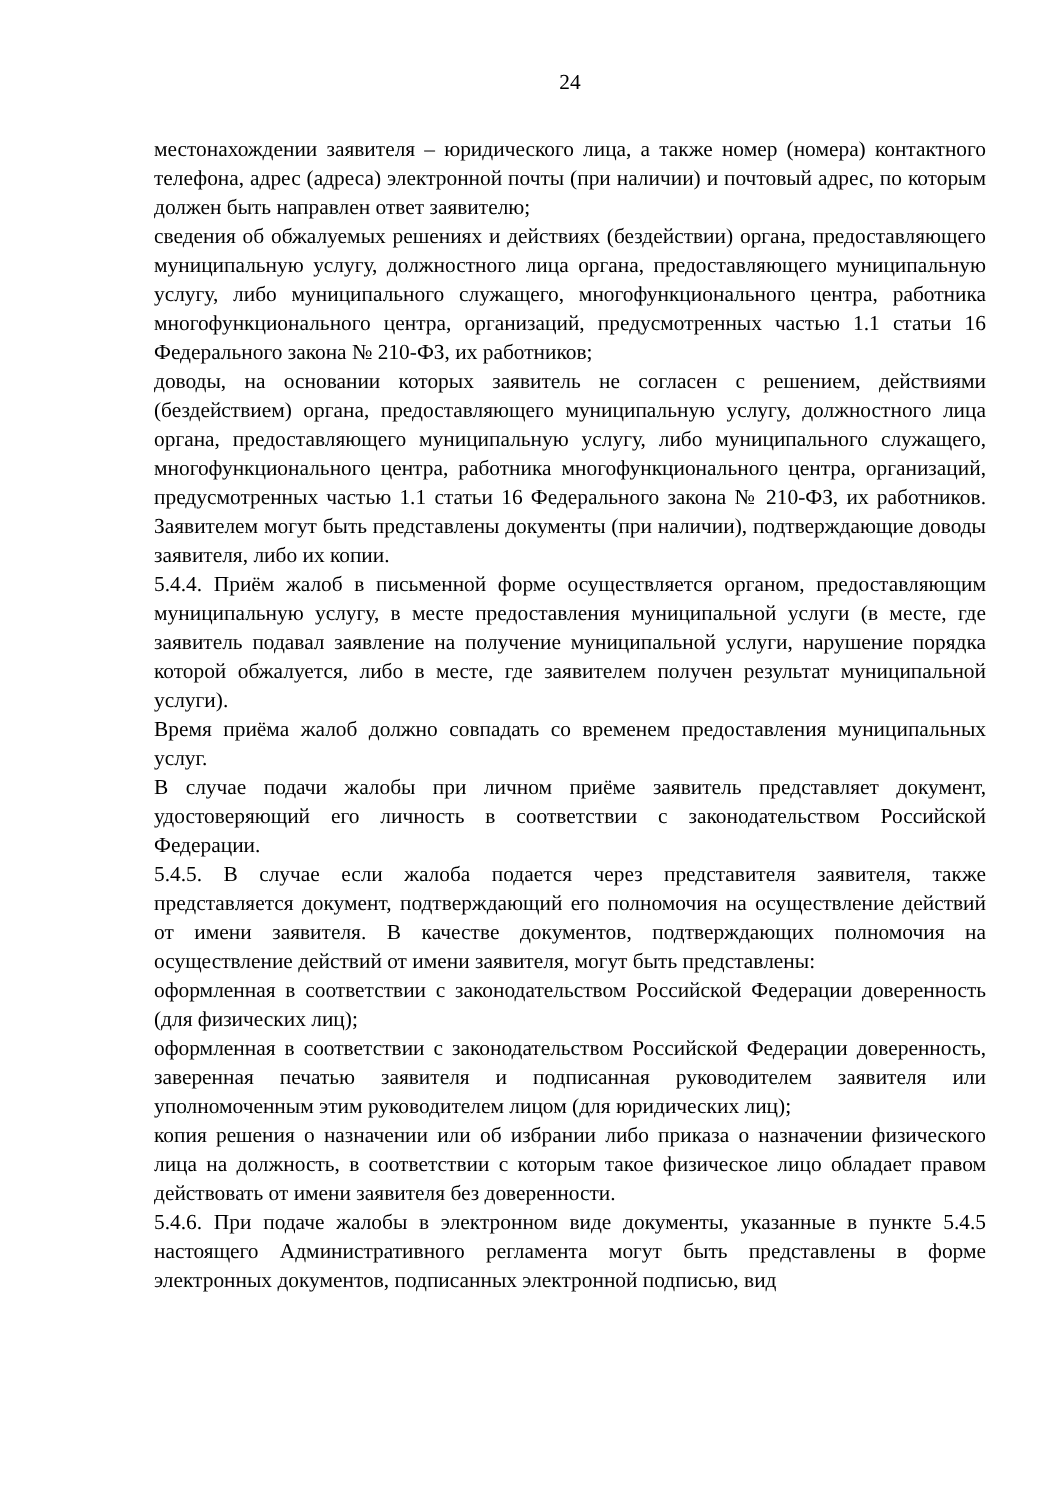24
местонахождении заявителя – юридического лица, а также номер (номера) контактного телефона, адрес (адреса) электронной почты (при наличии) и почтовый адрес, по которым должен быть направлен ответ заявителю;
сведения об обжалуемых решениях и действиях (бездействии) органа, предоставляющего муниципальную услугу, должностного лица органа, предоставляющего муниципальную услугу, либо муниципального служащего, многофункционального центра, работника многофункционального центра, организаций, предусмотренных частью 1.1 статьи 16 Федерального закона № 210-ФЗ, их работников;
доводы, на основании которых заявитель не согласен с решением, действиями (бездействием) органа, предоставляющего муниципальную услугу, должностного лица органа, предоставляющего муниципальную услугу, либо муниципального служащего, многофункционального центра, работника многофункционального центра, организаций, предусмотренных частью 1.1 статьи 16 Федерального закона № 210-ФЗ, их работников. Заявителем могут быть представлены документы (при наличии), подтверждающие доводы заявителя, либо их копии.
5.4.4. Приём жалоб в письменной форме осуществляется органом, предоставляющим муниципальную услугу, в месте предоставления муниципальной услуги (в месте, где заявитель подавал заявление на получение муниципальной услуги, нарушение порядка которой обжалуется, либо в месте, где заявителем получен результат муниципальной услуги).
Время приёма жалоб должно совпадать со временем предоставления муниципальных услуг.
В случае подачи жалобы при личном приёме заявитель представляет документ, удостоверяющий его личность в соответствии с законодательством Российской Федерации.
5.4.5. В случае если жалоба подается через представителя заявителя, также представляется документ, подтверждающий его полномочия на осуществление действий от имени заявителя. В качестве документов, подтверждающих полномочия на осуществление действий от имени заявителя, могут быть представлены:
оформленная в соответствии с законодательством Российской Федерации доверенность (для физических лиц);
оформленная в соответствии с законодательством Российской Федерации доверенность, заверенная печатью заявителя и подписанная руководителем заявителя или уполномоченным этим руководителем лицом (для юридических лиц);
копия решения о назначении или об избрании либо приказа о назначении физического лица на должность, в соответствии с которым такое физическое лицо обладает правом действовать от имени заявителя без доверенности.
5.4.6. При подаче жалобы в электронном виде документы, указанные в пункте 5.4.5 настоящего Административного регламента могут быть представлены в форме электронных документов, подписанных электронной подписью, вид